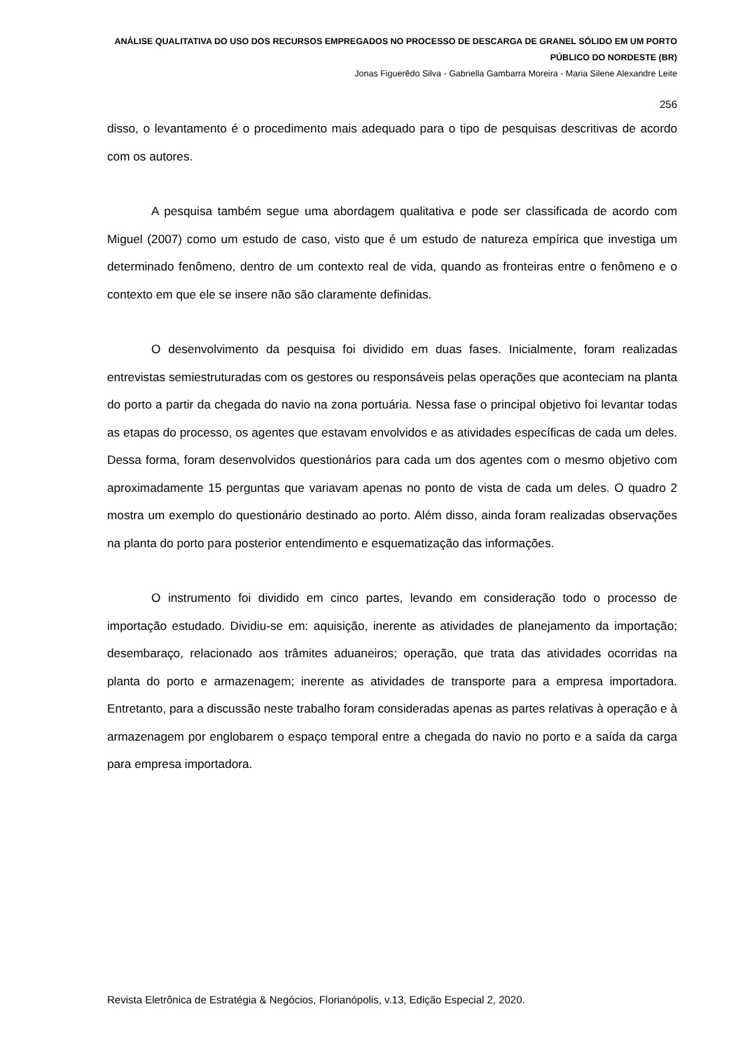ANÁLISE QUALITATIVA DO USO DOS RECURSOS EMPREGADOS NO PROCESSO DE DESCARGA DE GRANEL SÓLIDO EM UM PORTO PÚBLICO DO NORDESTE (BR)
Jonas Figuerêdo Silva - Gabriella Gambarra Moreira - Maria Silene Alexandre Leite
256
disso, o levantamento é o procedimento mais adequado para o tipo de pesquisas descritivas de acordo com os autores.
A pesquisa também segue uma abordagem qualitativa e pode ser classificada de acordo com Miguel (2007) como um estudo de caso, visto que é um estudo de natureza empírica que investiga um determinado fenômeno, dentro de um contexto real de vida, quando as fronteiras entre o fenômeno e o contexto em que ele se insere não são claramente definidas.
O desenvolvimento da pesquisa foi dividido em duas fases. Inicialmente, foram realizadas entrevistas semiestruturadas com os gestores ou responsáveis pelas operações que aconteciam na planta do porto a partir da chegada do navio na zona portuária. Nessa fase o principal objetivo foi levantar todas as etapas do processo, os agentes que estavam envolvidos e as atividades específicas de cada um deles. Dessa forma, foram desenvolvidos questionários para cada um dos agentes com o mesmo objetivo com aproximadamente 15 perguntas que variavam apenas no ponto de vista de cada um deles. O quadro 2 mostra um exemplo do questionário destinado ao porto. Além disso, ainda foram realizadas observações na planta do porto para posterior entendimento e esquematização das informações.
O instrumento foi dividido em cinco partes, levando em consideração todo o processo de importação estudado. Dividiu-se em: aquisição, inerente as atividades de planejamento da importação; desembaraço, relacionado aos trâmites aduaneiros; operação, que trata das atividades ocorridas na planta do porto e armazenagem; inerente as atividades de transporte para a empresa importadora. Entretanto, para a discussão neste trabalho foram consideradas apenas as partes relativas à operação e à armazenagem por englobarem o espaço temporal entre a chegada do navio no porto e a saída da carga para empresa importadora.
Revista Eletrônica de Estratégia & Negócios, Florianópolis, v.13, Edição Especial 2, 2020.